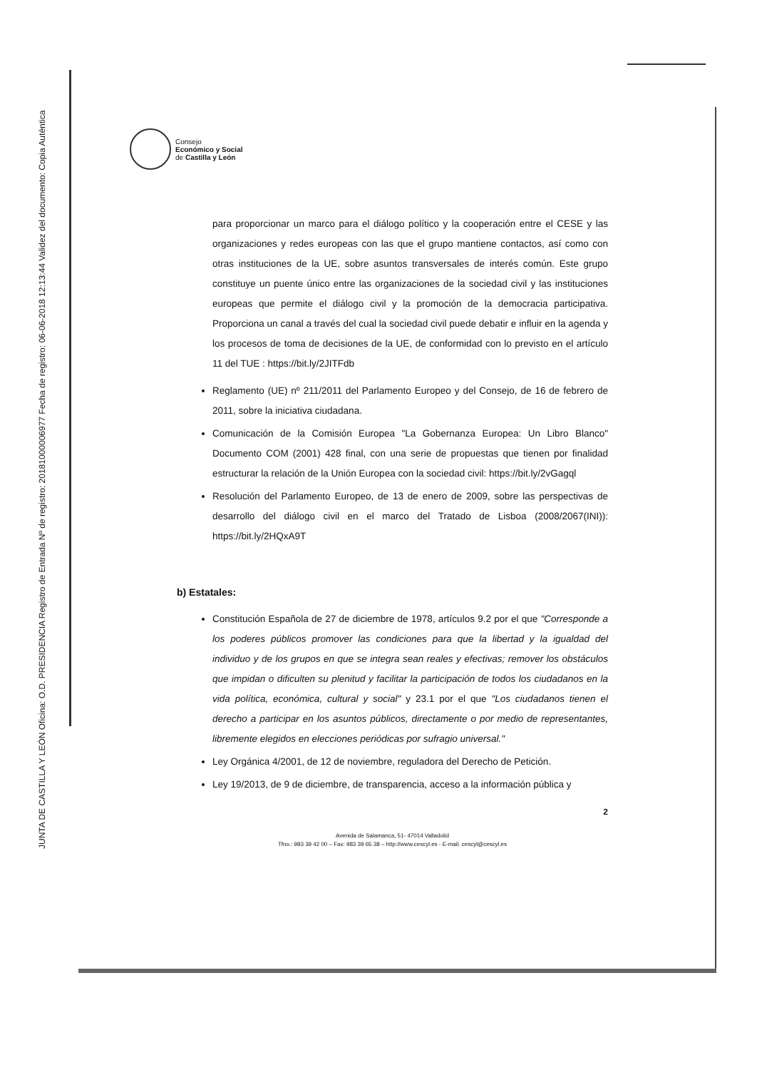JUNTA DE CASTILLA Y LEÓN Oficina: O.D. PRESIDENCIA Registro de Entrada Nº de registro: 20181000006977 Fecha de registro: 06-06-2018 12:13:44 Validez del documento: Copia Auténtica
Consejo
Económico y Social
de Castilla y León
para proporcionar un marco para el diálogo político y la cooperación entre el CESE y las organizaciones y redes europeas con las que el grupo mantiene contactos, así como con otras instituciones de la UE, sobre asuntos transversales de interés común. Este grupo constituye un puente único entre las organizaciones de la sociedad civil y las instituciones europeas que permite el diálogo civil y la promoción de la democracia participativa. Proporciona un canal a través del cual la sociedad civil puede debatir e influir en la agenda y los procesos de toma de decisiones de la UE, de conformidad con lo previsto en el artículo 11 del TUE : https://bit.ly/2JITFdb
Reglamento (UE) nº 211/2011 del Parlamento Europeo y del Consejo, de 16 de febrero de 2011, sobre la iniciativa ciudadana.
Comunicación de la Comisión Europea "La Gobernanza Europea: Un Libro Blanco" Documento COM (2001) 428 final, con una serie de propuestas que tienen por finalidad estructurar la relación de la Unión Europea con la sociedad civil: https://bit.ly/2vGagql
Resolución del Parlamento Europeo, de 13 de enero de 2009, sobre las perspectivas de desarrollo del diálogo civil en el marco del Tratado de Lisboa (2008/2067(INI)): https://bit.ly/2HQxA9T
b) Estatales:
Constitución Española de 27 de diciembre de 1978, artículos 9.2 por el que "Corresponde a los poderes públicos promover las condiciones para que la libertad y la igualdad del individuo y de los grupos en que se integra sean reales y efectivas; remover los obstáculos que impidan o dificulten su plenitud y facilitar la participación de todos los ciudadanos en la vida política, económica, cultural y social" y 23.1 por el que "Los ciudadanos tienen el derecho a participar en los asuntos públicos, directamente o por medio de representantes, libremente elegidos en elecciones periódicas por sufragio universal."
Ley Orgánica 4/2001, de 12 de noviembre, reguladora del Derecho de Petición.
Ley 19/2013, de 9 de diciembre, de transparencia, acceso a la información pública y
2
Avenida de Salamanca, 51- 47014 Valladolid
Tfno.: 983 39 42 00 – Fax: 983 39 65 38 – http://www.cescyl.es - E-mail. cescyl@cescyl.es